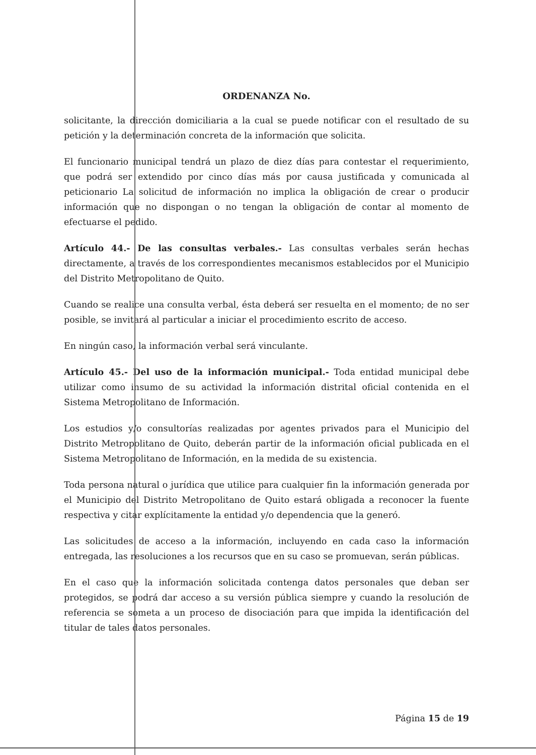ORDENANZA No.
solicitante, la dirección domiciliaria a la cual se puede notificar con el resultado de su petición y la determinación concreta de la información que solicita.
El funcionario municipal tendrá un plazo de diez días para contestar el requerimiento, que podrá ser extendido por cinco días más por causa justificada y comunicada al peticionario La solicitud de información no implica la obligación de crear o producir información que no dispongan o no tengan la obligación de contar al momento de efectuarse el pedido.
Artículo 44.- De las consultas verbales.- Las consultas verbales serán hechas directamente, a través de los correspondientes mecanismos establecidos por el Municipio del Distrito Metropolitano de Quito.
Cuando se realice una consulta verbal, ésta deberá ser resuelta en el momento; de no ser posible, se invitará al particular a iniciar el procedimiento escrito de acceso.
En ningún caso, la información verbal será vinculante.
Artículo 45.- Del uso de la información municipal.- Toda entidad municipal debe utilizar como insumo de su actividad la información distrital oficial contenida en el Sistema Metropolitano de Información.
Los estudios y/o consultorías realizadas por agentes privados para el Municipio del Distrito Metropolitano de Quito, deberán partir de la información oficial publicada en el Sistema Metropolitano de Información, en la medida de su existencia.
Toda persona natural o jurídica que utilice para cualquier fin la información generada por el Municipio del Distrito Metropolitano de Quito estará obligada a reconocer la fuente respectiva y citar explícitamente la entidad y/o dependencia que la generó.
Las solicitudes de acceso a la información, incluyendo en cada caso la información entregada, las resoluciones a los recursos que en su caso se promuevan, serán públicas.
En el caso que la información solicitada contenga datos personales que deban ser protegidos, se podrá dar acceso a su versión pública siempre y cuando la resolución de referencia se someta a un proceso de disociación para que impida la identificación del titular de tales datos personales.
Página 15 de 19